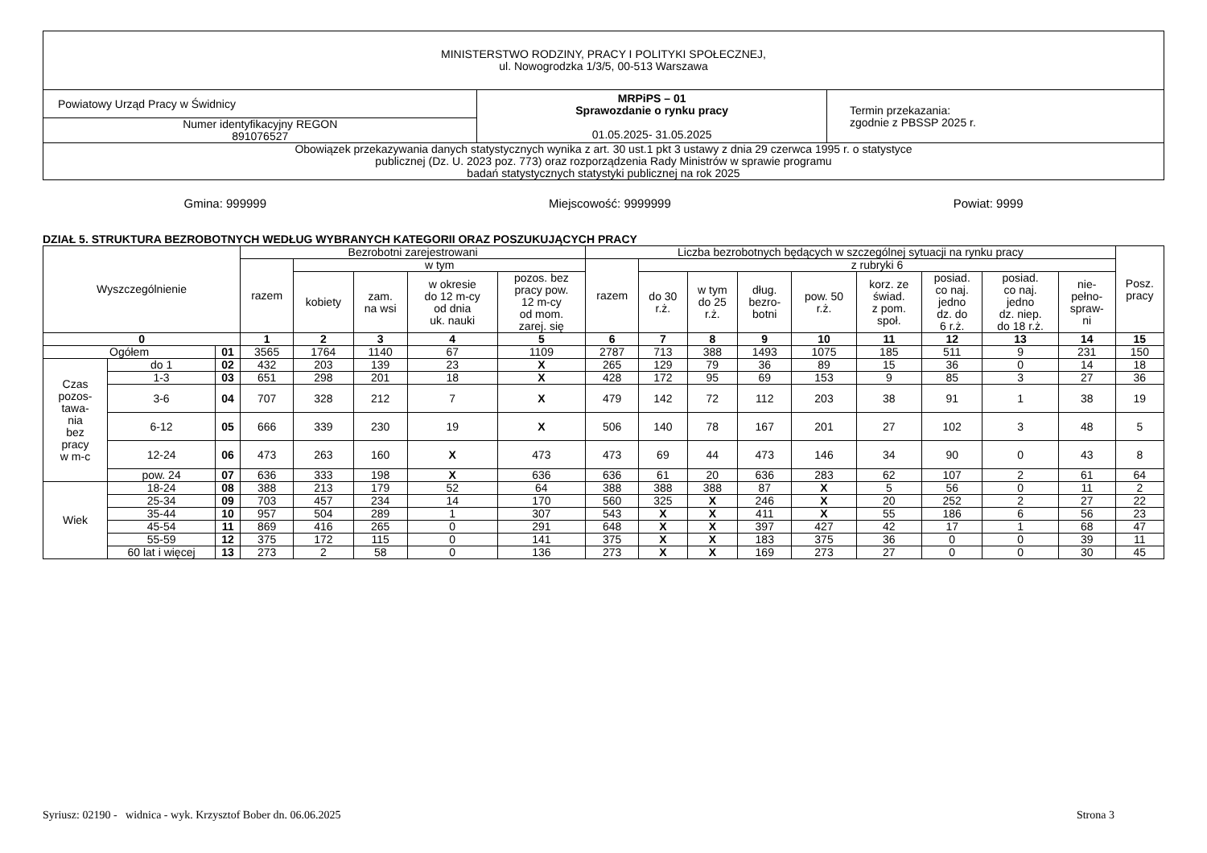| MINISTERSTWO RODZINY, PRACY I POLITYKI SPOŁECZNEJ, ul. Nowogrodzka 1/3/5, 00-513 Warszawa | | |
| Powiatowy Urząd Pracy w Świdnicy | MRPiPS – 01 Sprawozdanie o rynku pracy 01.05.2025- 31.05.2025 | Termin przekazania: zgodnie z PBSSP 2025 r. |
| Numer identyfikacyjny REGON 891076527 | | |
| Obowiązek przekazywania danych statystycznych wynika z art. 30 ust.1 pkt 3 ustawy z dnia 29 czerwca 1995 r. o statystyce publicznej (Dz. U. 2023 poz. 773) oraz rozporządzenia Rady Ministrów w sprawie programu badań statystycznych statystyki publicznej na rok 2025 | | |
Gmina: 999999 Miejscowość: 9999999 Powiat: 9999
DZIAŁ 5. STRUKTURA BEZROBOTNYCH WEDŁUG WYBRANYCH KATEGORII ORAZ POSZUKUJĄCYCH PRACY
| Wyszczególnienie | | | Bezrobotni zarejestrowani | | | | | Liczba bezrobotnych będących w szczególnej sytuacji na rynku pracy | | | | | | | | | Posz. pracy |
| --- | --- | --- | --- | --- | --- | --- | --- | --- | --- | --- | --- | --- | --- | --- | --- | --- | --- |
| | | | razem | w tym | | | | razem | z rubryki 6 | | | | | | | | |
| | | | | kobiety | zam. na wsi | w okresie do 12 m-cy od dnia uk. nauki | pozos. bez pracy pow. 12 m-cy od mom. zarej. się | | do 30 r.ż. | w tym do 25 r.ż. | dług. bezro- botni | pow. 50 r.ż. | korz. ze świad. z pom. społ. | posiad. co naj. jedno dz. do 6 r.ż. | posiad. co naj. jedno dz. niep. do 18 r.ż. | nie- pełno- spraw- ni | |
| 0 | | | 1 | 2 | 3 | 4 | 5 | 6 | 7 | 8 | 9 | 10 | 11 | 12 | 13 | 14 | 15 |
| Ogółem | | 01 | 3565 | 1764 | 1140 | 67 | 1109 | 2787 | 713 | 388 | 1493 | 1075 | 185 | 511 | 9 | 231 | 150 |
| Czas pozos- tawa- nia bez pracy w m-c | do 1 | 02 | 432 | 203 | 139 | 23 | X | 265 | 129 | 79 | 36 | 89 | 15 | 36 | 0 | 14 | 18 |
| | 1-3 | 03 | 651 | 298 | 201 | 18 | X | 428 | 172 | 95 | 69 | 153 | 9 | 85 | 3 | 27 | 36 |
| | 3-6 | 04 | 707 | 328 | 212 | 7 | X | 479 | 142 | 72 | 112 | 203 | 38 | 91 | 1 | 38 | 19 |
| | 6-12 | 05 | 666 | 339 | 230 | 19 | X | 506 | 140 | 78 | 167 | 201 | 27 | 102 | 3 | 48 | 5 |
| | 12-24 | 06 | 473 | 263 | 160 | X | 473 | 473 | 69 | 44 | 473 | 146 | 34 | 90 | 0 | 43 | 8 |
| | pow. 24 | 07 | 636 | 333 | 198 | X | 636 | 636 | 61 | 20 | 636 | 283 | 62 | 107 | 2 | 61 | 64 |
| Wiek | 18-24 | 08 | 388 | 213 | 179 | 52 | 64 | 388 | 388 | 388 | 87 | X | 5 | 56 | 0 | 11 | 2 |
| | 25-34 | 09 | 703 | 457 | 234 | 14 | 170 | 560 | 325 | X | 246 | X | 20 | 252 | 2 | 27 | 22 |
| | 35-44 | 10 | 957 | 504 | 289 | 1 | 307 | 543 | X | X | 411 | X | 55 | 186 | 6 | 56 | 23 |
| | 45-54 | 11 | 869 | 416 | 265 | 0 | 291 | 648 | X | X | 397 | 427 | 42 | 17 | 1 | 68 | 47 |
| | 55-59 | 12 | 375 | 172 | 115 | 0 | 141 | 375 | X | X | 183 | 375 | 36 | 0 | 0 | 39 | 11 |
| | 60 lat i więcej | 13 | 273 | 2 | 58 | 0 | 136 | 273 | X | X | 169 | 273 | 27 | 0 | 0 | 30 | 45 |
Syriusz: 02190 - widnica - wyk. Krzysztof Bober dn. 06.06.2025 Strona 3